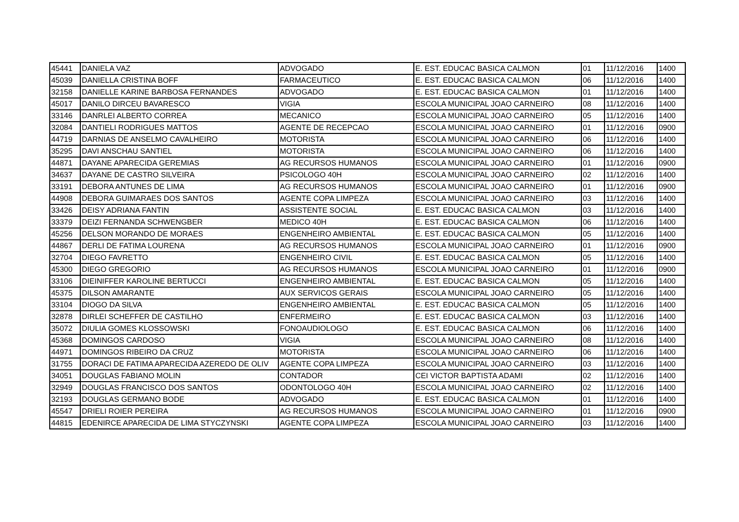| 45441 | DANIELA VAZ | ADVOGADO | E. EST. EDUCAC BASICA CALMON | 01 | 11/12/2016 | 1400 |
| 45039 | DANIELLA CRISTINA BOFF | FARMACEUTICO | E. EST. EDUCAC BASICA CALMON | 06 | 11/12/2016 | 1400 |
| 32158 | DANIELLE KARINE BARBOSA FERNANDES | ADVOGADO | E. EST. EDUCAC BASICA CALMON | 01 | 11/12/2016 | 1400 |
| 45017 | DANILO DIRCEU BAVARESCO | VIGIA | ESCOLA MUNICIPAL JOAO CARNEIRO | 08 | 11/12/2016 | 1400 |
| 33146 | DANRLEI ALBERTO CORREA | MECANICO | ESCOLA MUNICIPAL JOAO CARNEIRO | 05 | 11/12/2016 | 1400 |
| 32084 | DANTIELI RODRIGUES MATTOS | AGENTE DE RECEPCAO | ESCOLA MUNICIPAL JOAO CARNEIRO | 01 | 11/12/2016 | 0900 |
| 44719 | DARNIAS DE ANSELMO CAVALHEIRO | MOTORISTA | ESCOLA MUNICIPAL JOAO CARNEIRO | 06 | 11/12/2016 | 1400 |
| 35295 | DAVI ANSCHAU SANTIEL | MOTORISTA | ESCOLA MUNICIPAL JOAO CARNEIRO | 06 | 11/12/2016 | 1400 |
| 44871 | DAYANE APARECIDA GEREMIAS | AG RECURSOS HUMANOS | ESCOLA MUNICIPAL JOAO CARNEIRO | 01 | 11/12/2016 | 0900 |
| 34637 | DAYANE DE CASTRO SILVEIRA | PSICOLOGO 40H | ESCOLA MUNICIPAL JOAO CARNEIRO | 02 | 11/12/2016 | 1400 |
| 33191 | DEBORA ANTUNES DE LIMA | AG RECURSOS HUMANOS | ESCOLA MUNICIPAL JOAO CARNEIRO | 01 | 11/12/2016 | 0900 |
| 44908 | DEBORA GUIMARAES DOS SANTOS | AGENTE COPA LIMPEZA | ESCOLA MUNICIPAL JOAO CARNEIRO | 03 | 11/12/2016 | 1400 |
| 33426 | DEISY ADRIANA FANTIN | ASSISTENTE SOCIAL | E. EST. EDUCAC BASICA CALMON | 03 | 11/12/2016 | 1400 |
| 33379 | DEIZI FERNANDA SCHWENGBER | MEDICO 40H | E. EST. EDUCAC BASICA CALMON | 06 | 11/12/2016 | 1400 |
| 45256 | DELSON MORANDO DE MORAES | ENGENHEIRO AMBIENTAL | E. EST. EDUCAC BASICA CALMON | 05 | 11/12/2016 | 1400 |
| 44867 | DERLI DE FATIMA LOURENA | AG RECURSOS HUMANOS | ESCOLA MUNICIPAL JOAO CARNEIRO | 01 | 11/12/2016 | 0900 |
| 32704 | DIEGO FAVRETTO | ENGENHEIRO CIVIL | E. EST. EDUCAC BASICA CALMON | 05 | 11/12/2016 | 1400 |
| 45300 | DIEGO GREGORIO | AG RECURSOS HUMANOS | ESCOLA MUNICIPAL JOAO CARNEIRO | 01 | 11/12/2016 | 0900 |
| 33106 | DIEINIFFER KAROLINE BERTUCCI | ENGENHEIRO AMBIENTAL | E. EST. EDUCAC BASICA CALMON | 05 | 11/12/2016 | 1400 |
| 45375 | DILSON AMARANTE | AUX SERVICOS GERAIS | ESCOLA MUNICIPAL JOAO CARNEIRO | 05 | 11/12/2016 | 1400 |
| 33104 | DIOGO DA SILVA | ENGENHEIRO AMBIENTAL | E. EST. EDUCAC BASICA CALMON | 05 | 11/12/2016 | 1400 |
| 32878 | DIRLEI SCHEFFER DE CASTILHO | ENFERMEIRO | E. EST. EDUCAC BASICA CALMON | 03 | 11/12/2016 | 1400 |
| 35072 | DIULIA GOMES KLOSSOWSKI | FONOAUDIOLOGO | E. EST. EDUCAC BASICA CALMON | 06 | 11/12/2016 | 1400 |
| 45368 | DOMINGOS CARDOSO | VIGIA | ESCOLA MUNICIPAL JOAO CARNEIRO | 08 | 11/12/2016 | 1400 |
| 44971 | DOMINGOS RIBEIRO DA CRUZ | MOTORISTA | ESCOLA MUNICIPAL JOAO CARNEIRO | 06 | 11/12/2016 | 1400 |
| 31755 | DORACI DE FATIMA APARECIDA AZEREDO DE OLIV | AGENTE COPA LIMPEZA | ESCOLA MUNICIPAL JOAO CARNEIRO | 03 | 11/12/2016 | 1400 |
| 34051 | DOUGLAS FABIANO MOLIN | CONTADOR | CEI VICTOR BAPTISTA ADAMI | 02 | 11/12/2016 | 1400 |
| 32949 | DOUGLAS FRANCISCO DOS SANTOS | ODONTOLOGO 40H | ESCOLA MUNICIPAL JOAO CARNEIRO | 02 | 11/12/2016 | 1400 |
| 32193 | DOUGLAS GERMANO BODE | ADVOGADO | E. EST. EDUCAC BASICA CALMON | 01 | 11/12/2016 | 1400 |
| 45547 | DRIELI ROIER PEREIRA | AG RECURSOS HUMANOS | ESCOLA MUNICIPAL JOAO CARNEIRO | 01 | 11/12/2016 | 0900 |
| 44815 | EDENIRCE APARECIDA DE LIMA STYCZYNSKI | AGENTE COPA LIMPEZA | ESCOLA MUNICIPAL JOAO CARNEIRO | 03 | 11/12/2016 | 1400 |